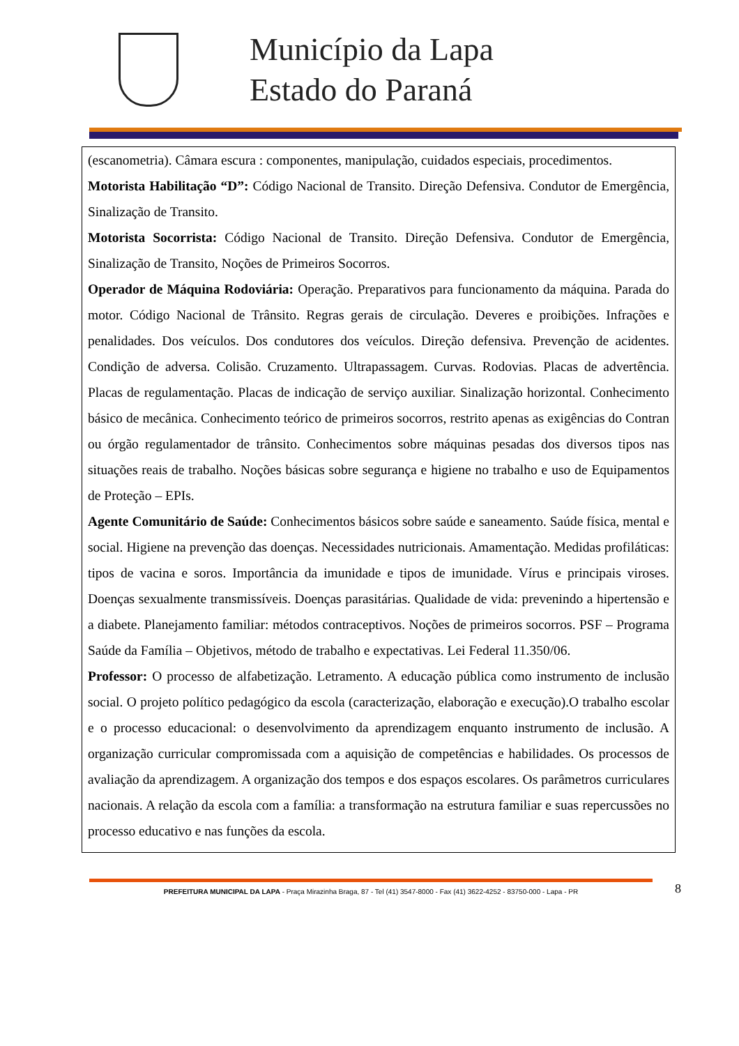Município da Lapa
Estado do Paraná
(escanometria). Câmara escura : componentes, manipulação, cuidados especiais, procedimentos.
Motorista Habilitação “D”: Código Nacional de Transito. Direção Defensiva. Condutor de Emergência, Sinalização de Transito.
Motorista Socorrista: Código Nacional de Transito. Direção Defensiva. Condutor de Emergência, Sinalização de Transito, Noções de Primeiros Socorros.
Operador de Máquina Rodoviária: Operação. Preparativos para funcionamento da máquina. Parada do motor. Código Nacional de Trânsito. Regras gerais de circulação. Deveres e proibições. Infrações e penalidades. Dos veículos. Dos condutores dos veículos. Direção defensiva. Prevenção de acidentes. Condição de adversa. Colisão. Cruzamento. Ultrapassagem. Curvas. Rodovias. Placas de advertência. Placas de regulamentação. Placas de indicação de serviço auxiliar. Sinalização horizontal. Conhecimento básico de mecânica. Conhecimento teórico de primeiros socorros, restrito apenas as exigências do Contran ou órgão regulamentador de trânsito. Conhecimentos sobre máquinas pesadas dos diversos tipos nas situações reais de trabalho. Noções básicas sobre segurança e higiene no trabalho e uso de Equipamentos de Proteção – EPIs.
Agente Comunitário de Saúde: Conhecimentos básicos sobre saúde e saneamento. Saúde física, mental e social. Higiene na prevenção das doenças. Necessidades nutricionais. Amamentação. Medidas profiláticas: tipos de vacina e soros. Importância da imunidade e tipos de imunidade. Vírus e principais viroses. Doenças sexualmente transmissíveis. Doenças parasitárias. Qualidade de vida: prevenindo a hipertensão e a diabete. Planejamento familiar: métodos contraceptivos. Noções de primeiros socorros. PSF – Programa Saúde da Família – Objetivos, método de trabalho e expectativas. Lei Federal 11.350/06.
Professor: O processo de alfabetização. Letramento. A educação pública como instrumento de inclusão social. O projeto político pedagógico da escola (caracterização, elaboração e execução).O trabalho escolar e o processo educacional: o desenvolvimento da aprendizagem enquanto instrumento de inclusão. A organização curricular compromissada com a aquisição de competências e habilidades. Os processos de avaliação da aprendizagem. A organização dos tempos e dos espaços escolares. Os parâmetros curriculares nacionais. A relação da escola com a família: a transformação na estrutura familiar e suas repercussões no processo educativo e nas funções da escola.
PREFEITURA MUNICIPAL DA LAPA - Praça Mirazinha Braga, 87 - Tel (41) 3547-8000 - Fax (41) 3622-4252 - 83750-000 - Lapa - PR 8